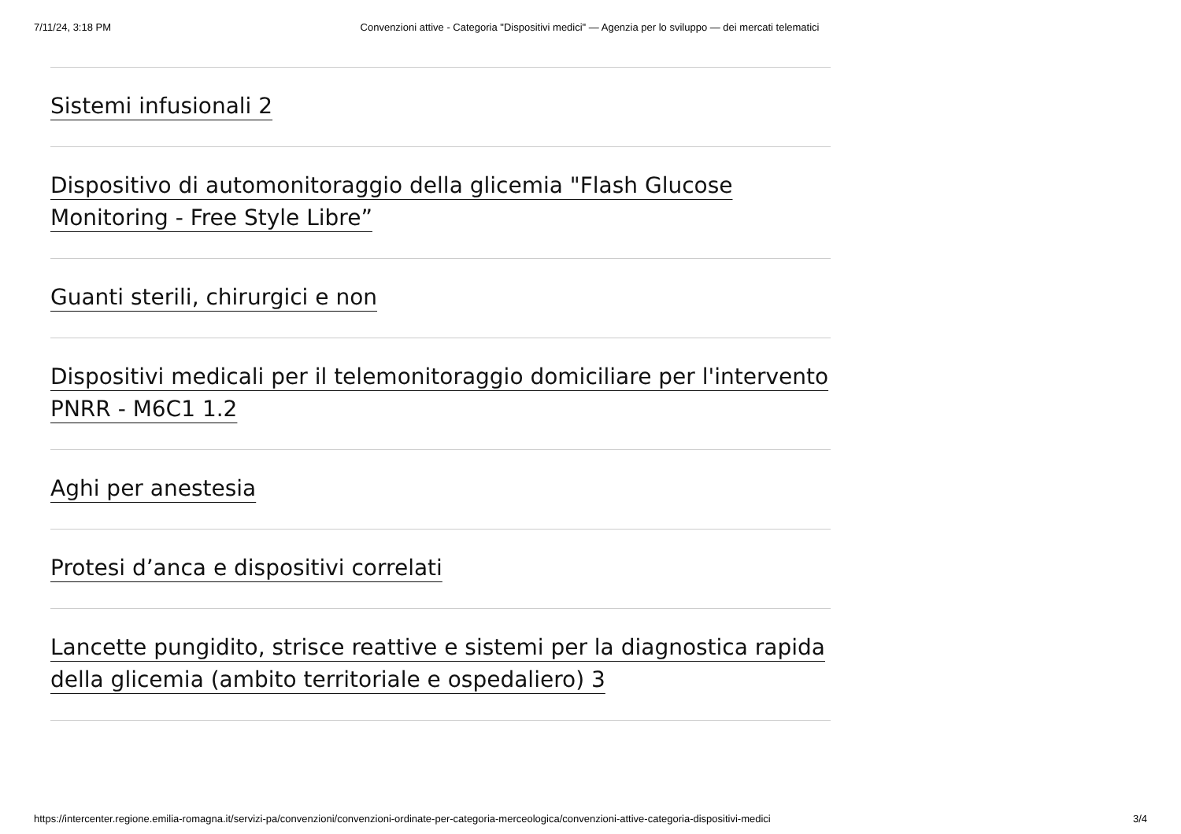7/11/24, 3:18 PM Convenzioni attive - Categoria "Dispositivi medici" — Agenzia per lo sviluppo — dei mercati telematici
Sistemi infusionali 2
Dispositivo di automonitoraggio della glicemia "Flash Glucose Monitoring - Free Style Libre”
Guanti sterili, chirurgici e non
Dispositivi medicali per il telemonitoraggio domiciliare per l'intervento PNRR - M6C1 1.2
Aghi per anestesia
Protesi d’anca e dispositivi correlati
Lancette pungidito, strisce reattive e sistemi per la diagnostica rapida della glicemia (ambito territoriale e ospedaliero) 3
https://intercenter.regione.emilia-romagna.it/servizi-pa/convenzioni/convenzioni-ordinate-per-categoria-merceologica/convenzioni-attive-categoria-dispositivi-medici 3/4